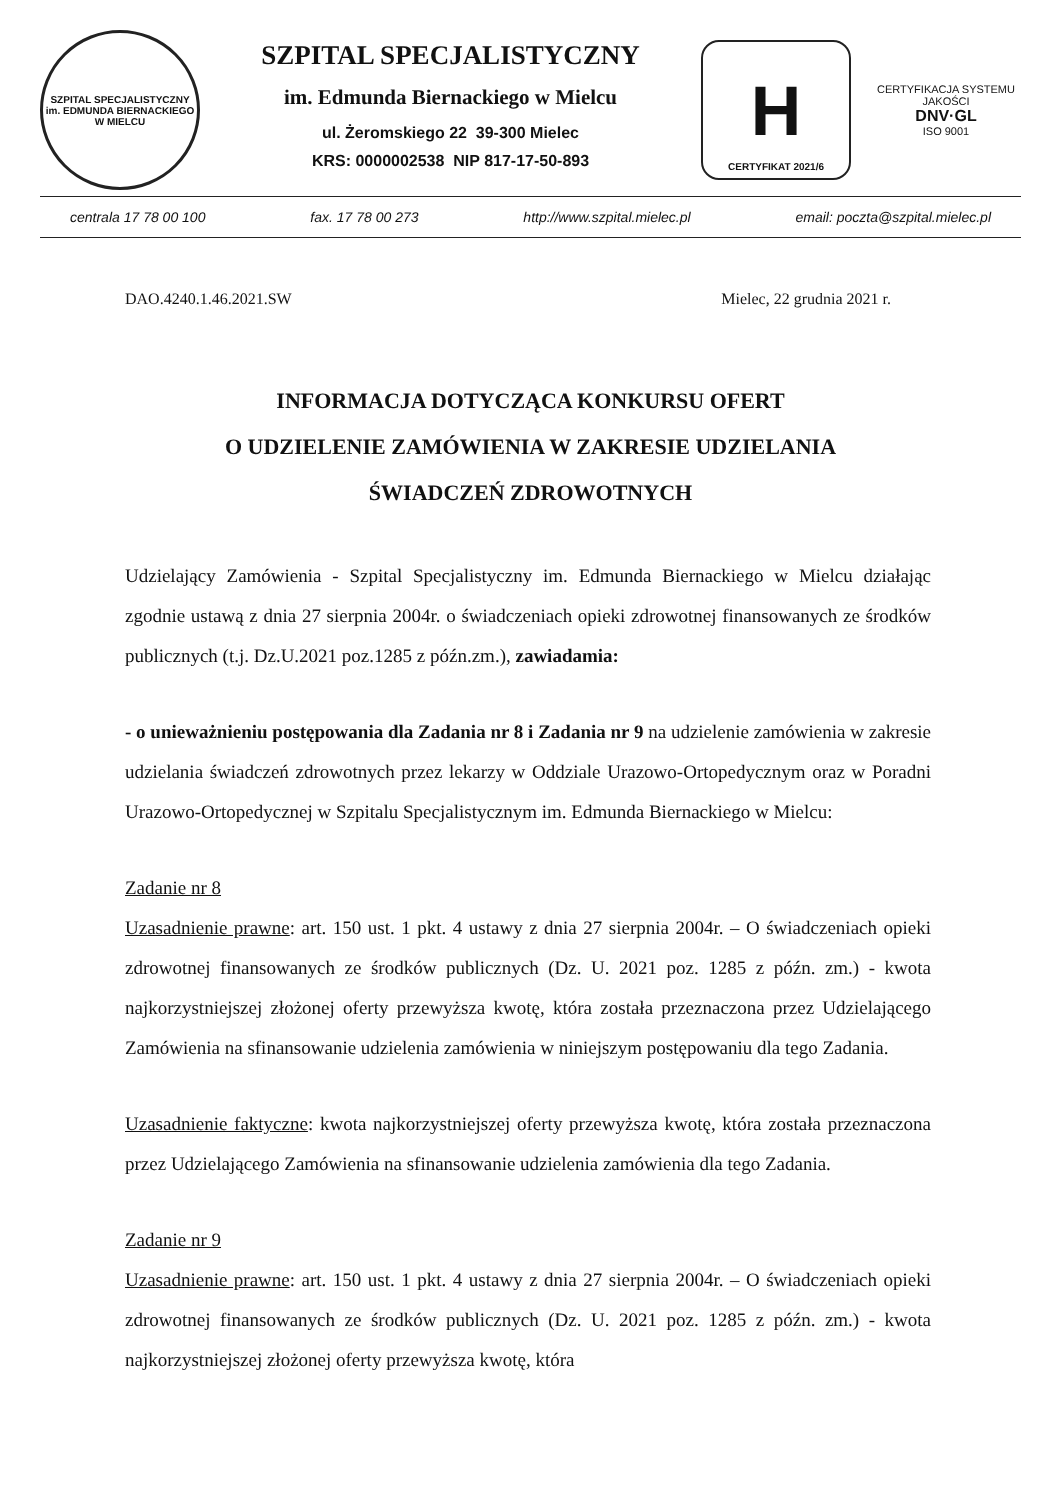SZPITAL SPECJALISTYCZNY
im. EDMUNDA BIERNACKIEGO W MIELCU
SZPITAL SPECJALISTYCZNY
im. Edmunda Biernackiego w Mielcu
ul. Żeromskiego 22 39-300 Mielec
KRS: 0000002538 NIP 817-17-50-893
H
CERTYFIKAT 2021/6
CERTYFIKACJA SYSTEMU JAKOŚCI
DNV·GL
ISO 9001
centrala 17 78 00 100 fax. 17 78 00 273 http://www.szpital.mielec.pl email: poczta@szpital.mielec.pl
DAO.4240.1.46.2021.SW Mielec, 22 grudnia 2021 r.
INFORMACJA DOTYCZĄCA KONKURSU OFERT
O UDZIELENIE ZAMÓWIENIA W ZAKRESIE UDZIELANIA
ŚWIADCZEŃ ZDROWOTNYCH
Udzielający Zamówienia - Szpital Specjalistyczny im. Edmunda Biernackiego w Mielcu działając zgodnie ustawą z dnia 27 sierpnia 2004r. o świadczeniach opieki zdrowotnej finansowanych ze środków publicznych (t.j. Dz.U.2021 poz.1285 z późn.zm.), zawiadamia:
- o unieważnieniu postępowania dla Zadania nr 8 i Zadania nr 9 na udzielenie zamówienia w zakresie udzielania świadczeń zdrowotnych przez lekarzy w Oddziale Urazowo-Ortopedycznym oraz w Poradni Urazowo-Ortopedycznej w Szpitalu Specjalistycznym im. Edmunda Biernackiego w Mielcu:
Zadanie nr 8
Uzasadnienie prawne: art. 150 ust. 1 pkt. 4 ustawy z dnia 27 sierpnia 2004r. – O świadczeniach opieki zdrowotnej finansowanych ze środków publicznych (Dz. U. 2021 poz. 1285 z późn. zm.) - kwota najkorzystniejszej złożonej oferty przewyższa kwotę, która została przeznaczona przez Udzielającego Zamówienia na sfinansowanie udzielenia zamówienia w niniejszym postępowaniu dla tego Zadania.
Uzasadnienie faktyczne: kwota najkorzystniejszej oferty przewyższa kwotę, która została przeznaczona przez Udzielającego Zamówienia na sfinansowanie udzielenia zamówienia dla tego Zadania.
Zadanie nr 9
Uzasadnienie prawne: art. 150 ust. 1 pkt. 4 ustawy z dnia 27 sierpnia 2004r. – O świadczeniach opieki zdrowotnej finansowanych ze środków publicznych (Dz. U. 2021 poz. 1285 z późn. zm.) - kwota najkorzystniejszej złożonej oferty przewyższa kwotę, która